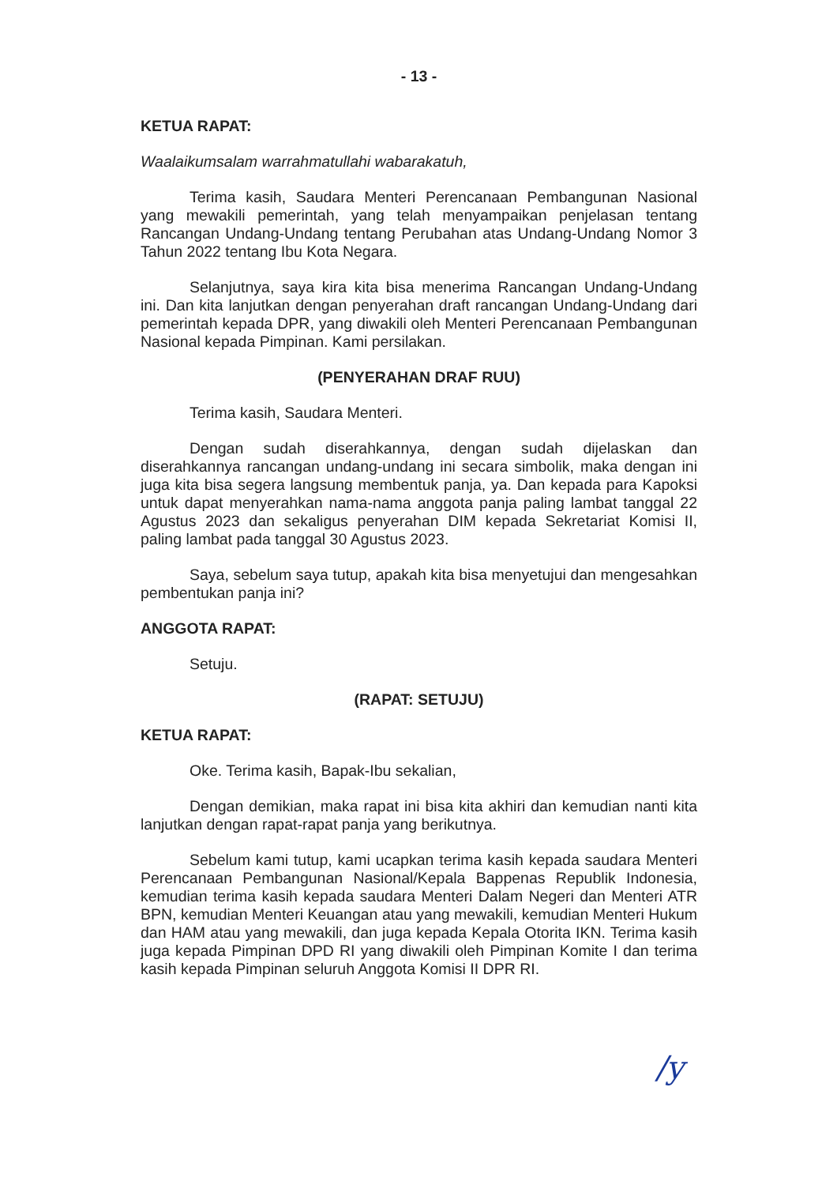- 13 -
KETUA RAPAT:
Waalaikumsalam warrahmatullahi wabarakatuh,
Terima kasih, Saudara Menteri Perencanaan Pembangunan Nasional yang mewakili pemerintah, yang telah menyampaikan penjelasan tentang Rancangan Undang-Undang tentang Perubahan atas Undang-Undang Nomor 3 Tahun 2022 tentang Ibu Kota Negara.
Selanjutnya, saya kira kita bisa menerima Rancangan Undang-Undang ini. Dan kita lanjutkan dengan penyerahan draft rancangan Undang-Undang dari pemerintah kepada DPR, yang diwakili oleh Menteri Perencanaan Pembangunan Nasional kepada Pimpinan. Kami persilakan.
(PENYERAHAN DRAF RUU)
Terima kasih, Saudara Menteri.
Dengan sudah diserahkannya, dengan sudah dijelaskan dan diserahkannya rancangan undang-undang ini secara simbolik, maka dengan ini juga kita bisa segera langsung membentuk panja, ya. Dan kepada para Kapoksi untuk dapat menyerahkan nama-nama anggota panja paling lambat tanggal 22 Agustus 2023 dan sekaligus penyerahan DIM kepada Sekretariat Komisi II, paling lambat pada tanggal 30 Agustus 2023.
Saya, sebelum saya tutup, apakah kita bisa menyetujui dan mengesahkan pembentukan panja ini?
ANGGOTA RAPAT:
Setuju.
(RAPAT: SETUJU)
KETUA RAPAT:
Oke. Terima kasih, Bapak-Ibu sekalian,
Dengan demikian, maka rapat ini bisa kita akhiri dan kemudian nanti kita lanjutkan dengan rapat-rapat panja yang berikutnya.
Sebelum kami tutup, kami ucapkan terima kasih kepada saudara Menteri Perencanaan Pembangunan Nasional/Kepala Bappenas Republik Indonesia, kemudian terima kasih kepada saudara Menteri Dalam Negeri dan Menteri ATR BPN, kemudian Menteri Keuangan atau yang mewakili, kemudian Menteri Hukum dan HAM atau yang mewakili, dan juga kepada Kepala Otorita IKN. Terima kasih juga kepada Pimpinan DPD RI yang diwakili oleh Pimpinan Komite I dan terima kasih kepada Pimpinan seluruh Anggota Komisi II DPR RI.
/y